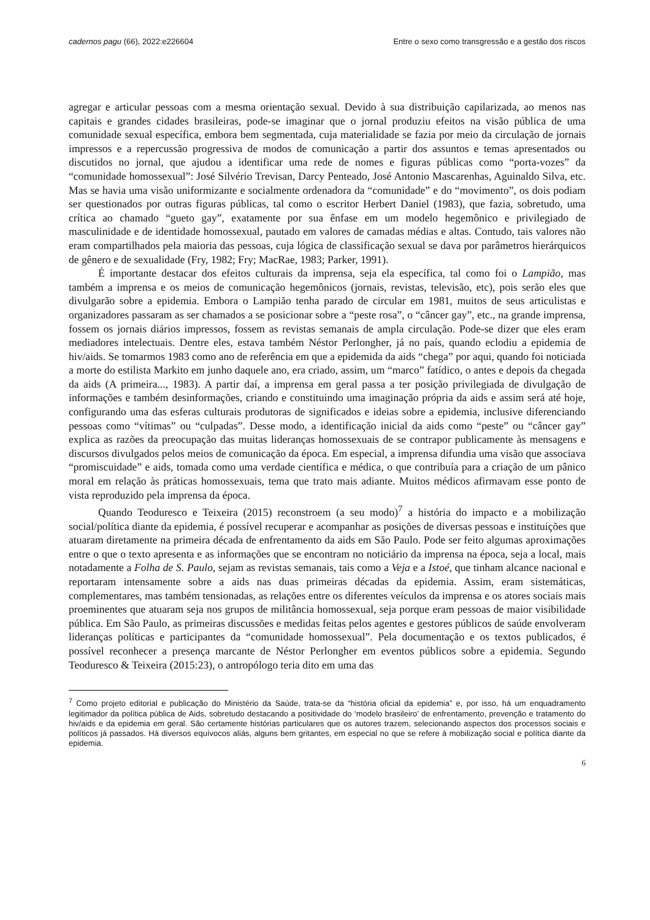cadernos pagu (66), 2022:e226604 Entre o sexo como transgressão e a gestão dos riscos
agregar e articular pessoas com a mesma orientação sexual. Devido à sua distribuição capilarizada, ao menos nas capitais e grandes cidades brasileiras, pode-se imaginar que o jornal produziu efeitos na visão pública de uma comunidade sexual específica, embora bem segmentada, cuja materialidade se fazia por meio da circulação de jornais impressos e a repercussão progressiva de modos de comunicação a partir dos assuntos e temas apresentados ou discutidos no jornal, que ajudou a identificar uma rede de nomes e figuras públicas como “porta-vozes” da “comunidade homossexual”: José Silvério Trevisan, Darcy Penteado, José Antonio Mascarenhas, Aguinaldo Silva, etc. Mas se havia uma visão uniformizante e socialmente ordenadora da “comunidade” e do “movimento”, os dois podiam ser questionados por outras figuras públicas, tal como o escritor Herbert Daniel (1983), que fazia, sobretudo, uma crítica ao chamado “gueto gay”, exatamente por sua ênfase em um modelo hegemônico e privilegiado de masculinidade e de identidade homossexual, pautado em valores de camadas médias e altas. Contudo, tais valores não eram compartilhados pela maioria das pessoas, cuja lógica de classificação sexual se dava por parâmetros hierárquicos de gênero e de sexualidade (Fry, 1982; Fry; MacRae, 1983; Parker, 1991).
É importante destacar dos efeitos culturais da imprensa, seja ela específica, tal como foi o Lampião, mas também a imprensa e os meios de comunicação hegemônicos (jornais, revistas, televisão, etc), pois serão eles que divulgarão sobre a epidemia. Embora o Lampião tenha parado de circular em 1981, muitos de seus articulistas e organizadores passaram as ser chamados a se posicionar sobre a “peste rosa”, o “câncer gay”, etc., na grande imprensa, fossem os jornais diários impressos, fossem as revistas semanais de ampla circulação. Pode-se dizer que eles eram mediadores intelectuais. Dentre eles, estava também Néstor Perlongher, já no país, quando eclodiu a epidemia de hiv/aids. Se tomarmos 1983 como ano de referência em que a epidemida da aids “chega” por aqui, quando foi noticiada a morte do estilista Markito em junho daquele ano, era criado, assim, um “marco” fatídico, o antes e depois da chegada da aids (A primeira..., 1983). A partir daí, a imprensa em geral passa a ter posição privilegiada de divulgação de informações e também desinformações, criando e constituindo uma imaginação própria da aids e assim será até hoje, configurando uma das esferas culturais produtoras de significados e ideias sobre a epidemia, inclusive diferenciando pessoas como “vítimas” ou “culpadas”. Desse modo, a identificação inicial da aids como “peste” ou “câncer gay” explica as razões da preocupação das muitas lideranças homossexuais de se contrapor publicamente às mensagens e discursos divulgados pelos meios de comunicação da época. Em especial, a imprensa difundia uma visão que associava “promiscuidade” e aids, tomada como uma verdade científica e médica, o que contribuía para a criação de um pânico moral em relação às práticas homossexuais, tema que trato mais adiante. Muitos médicos afirmavam esse ponto de vista reproduzido pela imprensa da época.
Quando Teoduresco e Teixeira (2015) reconstroem (a seu modo)<sup>7</sup> a história do impacto e a mobilização social/política diante da epidemia, é possível recuperar e acompanhar as posições de diversas pessoas e instituições que atuaram diretamente na primeira década de enfrentamento da aids em São Paulo. Pode ser feito algumas aproximações entre o que o texto apresenta e as informações que se encontram no noticiário da imprensa na época, seja a local, mais notadamente a Folha de S. Paulo, sejam as revistas semanais, tais como a Veja e a Istoé, que tinham alcance nacional e reportaram intensamente sobre a aids nas duas primeiras décadas da epidemia. Assim, eram sistemáticas, complementares, mas também tensionadas, as relações entre os diferentes veículos da imprensa e os atores sociais mais proeminentes que atuaram seja nos grupos de militância homossexual, seja porque eram pessoas de maior visibilidade pública. Em São Paulo, as primeiras discussões e medidas feitas pelos agentes e gestores públicos de saúde envolveram lideranças políticas e participantes da “comunidade homossexual”. Pela documentação e os textos publicados, é possível reconhecer a presença marcante de Néstor Perlongher em eventos públicos sobre a epidemia. Segundo Teoduresco & Teixeira (2015:23), o antropólogo teria dito em uma das
<sup>7</sup> Como projeto editorial e publicação do Ministério da Saúde, trata-se da “história oficial da epidemia” e, por isso, há um enquadramento legitimador da política pública de Aids, sobretudo destacando a positividade do ‘modelo brasileiro’ de enfrentamento, prevenção e tratamento do hiv/aids e da epidemia em geral. São certamente histórias particulares que os autores trazem, selecionando aspectos dos processos sociais e políticos já passados. Há diversos equívocos aliás, alguns bem gritantes, em especial no que se refere à mobilização social e política diante da epidemia.
6